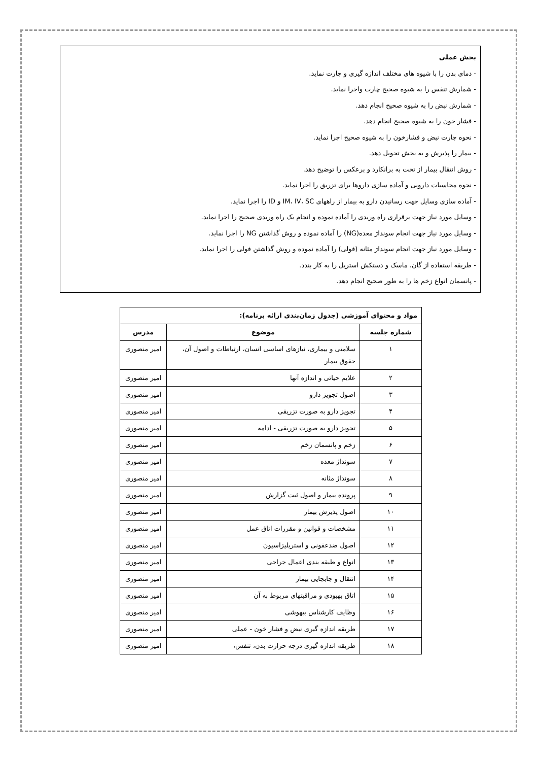بخش عملی
- دمای بدن را با شیوه های مختلف اندازه گیری و چارت نماید.
- شمارش تنفس را به شیوه صحیح چارت واجرا نماید.
- شمارش نبض را به شیوه صحیح انجام دهد.
- فشار خون را به شیوه صحیح انجام دهد.
- نحوه چارت نبض و فشارخون را به شیوه صحیح اجرا نماید.
- بیمار را پذیرش و به بخش تحویل دهد.
- روش انتقال بیمار از تخت به برانکارد و برعکس را توضیح دهد.
- نحوه محاسبات دارویی و آماده سازی داروها برای تزریق را اجرا نماید.
- آماده سازی وسایل جهت رسانیدن دارو به بیمار از راههای IM، IV، SC و ID را اجرا نماید.
- وسایل مورد نیاز جهت برقراری راه وریدی را آماده نموده و انجام یک راه وریدی صحیح را اجرا نماید.
- وسایل مورد نیاز جهت انجام سونداژ معده(NG) را آماده نموده و روش گذاشتن NG را اجرا نماید.
- وسایل مورد نیاز جهت انجام سونداژ مثانه (فولی) را آماده نموده و روش گذاشتن فولی را اجرا نماید.
- طریقه استفاده از گان، ماسک و دستکش استریل را به کار بندد.
- پانسمان انواع زخم ها را به طور صحیح انجام دهد.
| مواد و محتوای آموزشی (جدول زمان‌بندی ارائه برنامه): | | |
| --- | --- | --- |
| شماره جلسه | موضوع | مدرس |
| ۱ | سلامتی و بیماری، نیازهای اساسی انسان، ارتباطات و اصول آن، حقوق بیمار | امیر منصوری |
| ۲ | علایم حیاتی و اندازه آنها | امیر منصوری |
| ۳ | اصول تجویز دارو | امیر منصوری |
| ۴ | تجویز دارو به صورت تزریقی | امیر منصوری |
| ۵ | تجویز دارو به صورت تزریقی - ادامه | امیر منصوری |
| ۶ | زخم و پانسمان زخم | امیر منصوری |
| ۷ | سونداژ معده | امیر منصوری |
| ۸ | سونداژ مثانه | امیر منصوری |
| ۹ | پرونده بیمار و اصول ثبت گزارش | امیر منصوری |
| ۱۰ | اصول پذیرش بیمار | امیر منصوری |
| ۱۱ | مشخصات و قوانین و مقررات اتاق عمل | امیر منصوری |
| ۱۲ | اصول ضدعفونی و استریلیزاسیون | امیر منصوری |
| ۱۳ | انواع و طبقه بندی اعمال جراحی | امیر منصوری |
| ۱۴ | انتقال و جابجایی بیمار | امیر منصوری |
| ۱۵ | اتاق بهبودی و مراقبتهای مربوط به آن | امیر منصوری |
| ۱۶ | وظایف کارشناس بیهوشی | امیر منصوری |
| ۱۷ | طریقه اندازه گیری نبض و فشار خون - عملی | امیر منصوری |
| ۱۸ | طریقه اندازه گیری درجه حرارت بدن، تنفس، | امیر منصوری |